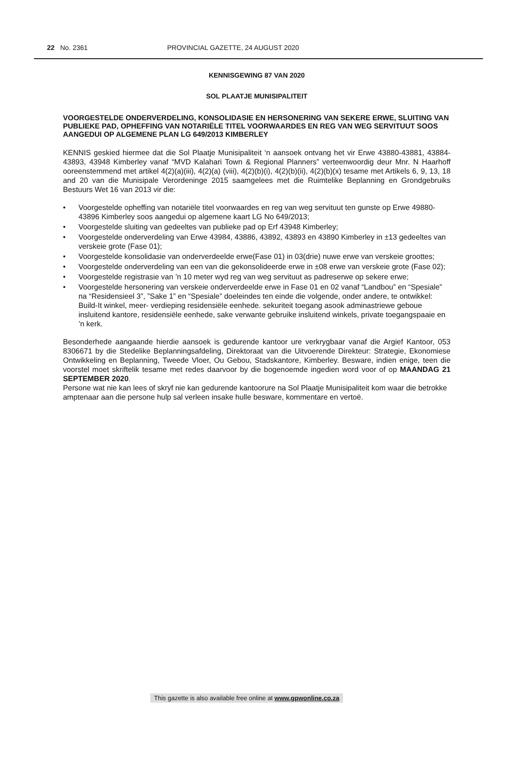22 No. 2361 PROVINCIAL GAZETTE, 24 AUGUST 2020
KENNISGEWING 87 VAN 2020
SOL PLAATJE MUNISIPALITEIT
VOORGESTELDE ONDERVERDELING, KONSOLIDASIE EN HERSONERING VAN SEKERE ERWE, SLUITING VAN PUBLIEKE PAD, OPHEFFING VAN NOTARIËLE TITEL VOORWAARDES EN REG VAN WEG SERVITUUT SOOS AANGEDUI OP ALGEMENE PLAN LG 649/2013 KIMBERLEY
KENNIS geskied hiermee dat die Sol Plaatje Munisipaliteit ‘n aansoek ontvang het vir Erwe 43880-43881, 43884-43893, 43948 Kimberley vanaf “MVD Kalahari Town & Regional Planners” verteenwoordig deur Mnr. N Haarhoff ooreenstemmend met artikel 4(2)(a)(iii), 4(2)(a) (viii), 4(2)(b)(i), 4(2)(b)(ii), 4(2)(b)(x) tesame met Artikels 6, 9, 13, 18 and 20 van die Munisipale Verordeninge 2015 saamgelees met die Ruimtelike Beplanning en Grondgebruiks Bestuurs Wet 16 van 2013 vir die:
• Voorgestelde opheffing van notariële titel voorwaardes en reg van weg servituut ten gunste op Erwe 49880-43896 Kimberley soos aangedui op algemene kaart LG No 649/2013;
• Voorgestelde sluiting van gedeeltes van publieke pad op Erf 43948 Kimberley;
• Voorgestelde onderverdeling van Erwe 43984, 43886, 43892, 43893 en 43890 Kimberley in ±13 gedeeltes van verskeie grote (Fase 01);
• Voorgestelde konsolidasie van onderverdeelde erwe(Fase 01) in 03(drie) nuwe erwe van verskeie groottes;
• Voorgestelde onderverdeling van een van die gekonsolideerde erwe in ±08 erwe van verskeie grote (Fase 02);
• Voorgestelde registrasie van ’n 10 meter wyd reg van weg servituut as padreserwe op sekere erwe;
• Voorgestelde hersonering van verskeie onderverdeelde erwe in Fase 01 en 02 vanaf “Landbou” en “Spesiale” na “Residensieel 3”, ”Sake 1” en “Spesiale” doeleindes ten einde die volgende, onder andere, te ontwikkel: Build-It winkel, meer- verdieping residensiële eenhede. sekuriteit toegang asook adminastriewe geboue insluitend kantore, residensiële eenhede, sake verwante gebruike insluitend winkels, private toegangspaaie en ’n kerk.
Besonderhede aangaande hierdie aansoek is gedurende kantoor ure verkrygbaar vanaf die Argief Kantoor, 053 8306671 by die Stedelike Beplanningsafdeling, Direktoraat van die Uitvoerende Direkteur: Strategie, Ekonomiese Ontwikkeling en Beplanning, Tweede Vloer, Ou Gebou, Stadskantore, Kimberley. Besware, indien enige, teen die voorstel moet skriftelik tesame met redes daarvoor by die bogenoemde ingedien word voor of op MAANDAG 21 SEPTEMBER 2020.
Persone wat nie kan lees of skryf nie kan gedurende kantoorure na Sol Plaatje Munisipaliteit kom waar die betrokke amptenaar aan die persone hulp sal verleen insake hulle besware, kommentare en vertoë.
This gazette is also available free online at www.gpwonline.co.za